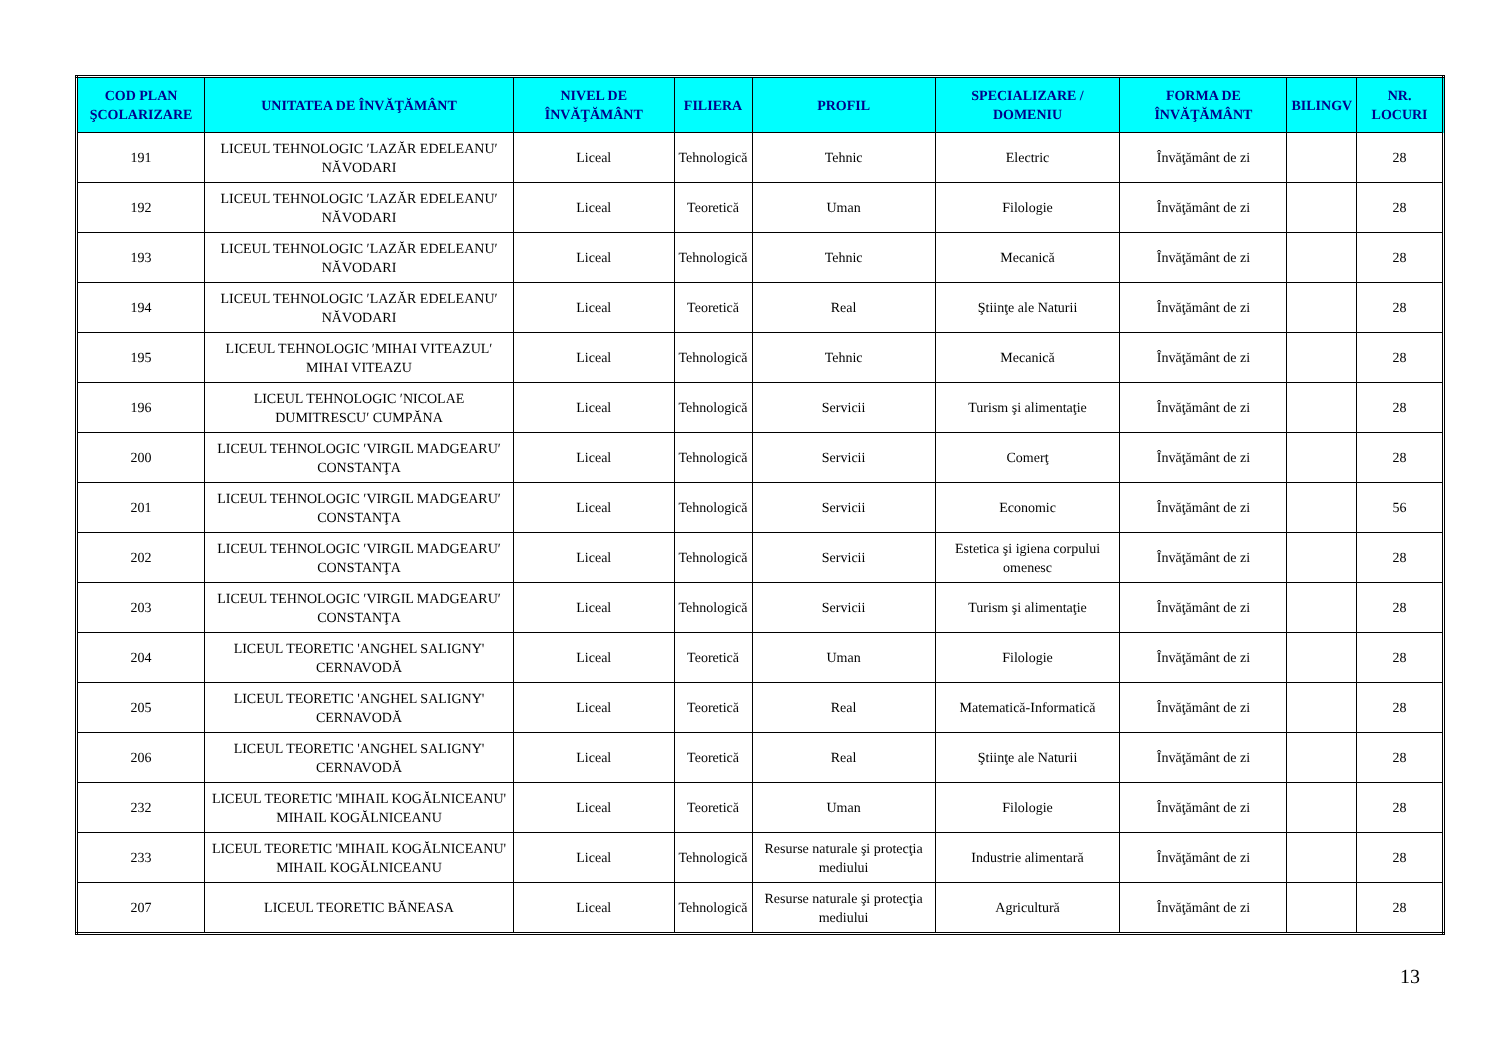| COD PLAN ŞCOLARIZARE | UNITATEA DE ÎNVĂŢĂMÂNT | NIVEL DE ÎNVĂŢĂMÂNT | FILIERA | PROFIL | SPECIALIZARE / DOMENIU | FORMA DE ÎNVĂŢĂMÂNT | BILINGV | NR. LOCURI |
| --- | --- | --- | --- | --- | --- | --- | --- | --- |
| 191 | LICEUL TEHNOLOGIC ′LAZĂR EDELEANU′ NĂVODARI | Liceal | Tehnologică | Tehnic | Electric | Învăţământ de zi | | 28 |
| 192 | LICEUL TEHNOLOGIC ′LAZĂR EDELEANU′ NĂVODARI | Liceal | Teoretică | Uman | Filologie | Învăţământ de zi | | 28 |
| 193 | LICEUL TEHNOLOGIC ′LAZĂR EDELEANU′ NĂVODARI | Liceal | Tehnologică | Tehnic | Mecanică | Învăţământ de zi | | 28 |
| 194 | LICEUL TEHNOLOGIC ′LAZĂR EDELEANU′ NĂVODARI | Liceal | Teoretică | Real | Ştiinţe ale Naturii | Învăţământ de zi | | 28 |
| 195 | LICEUL TEHNOLOGIC ′MIHAI VITEAZUL′ MIHAI VITEAZU | Liceal | Tehnologică | Tehnic | Mecanică | Învăţământ de zi | | 28 |
| 196 | LICEUL TEHNOLOGIC ′NICOLAE DUMITRESCU′ CUMPĂNA | Liceal | Tehnologică | Servicii | Turism şi alimentaţie | Învăţământ de zi | | 28 |
| 200 | LICEUL TEHNOLOGIC ′VIRGIL MADGEARU′ CONSTANŢA | Liceal | Tehnologică | Servicii | Comerţ | Învăţământ de zi | | 28 |
| 201 | LICEUL TEHNOLOGIC ′VIRGIL MADGEARU′ CONSTANŢA | Liceal | Tehnologică | Servicii | Economic | Învăţământ de zi | | 56 |
| 202 | LICEUL TEHNOLOGIC ′VIRGIL MADGEARU′ CONSTANŢA | Liceal | Tehnologică | Servicii | Estetica şi igiena corpului omenesc | Învăţământ de zi | | 28 |
| 203 | LICEUL TEHNOLOGIC ′VIRGIL MADGEARU′ CONSTANŢA | Liceal | Tehnologică | Servicii | Turism şi alimentaţie | Învăţământ de zi | | 28 |
| 204 | LICEUL TEORETIC 'ANGHEL SALIGNY' CERNAVODĂ | Liceal | Teoretică | Uman | Filologie | Învăţământ de zi | | 28 |
| 205 | LICEUL TEORETIC 'ANGHEL SALIGNY' CERNAVODĂ | Liceal | Teoretică | Real | Matematică-Informatică | Învăţământ de zi | | 28 |
| 206 | LICEUL TEORETIC 'ANGHEL SALIGNY' CERNAVODĂ | Liceal | Teoretică | Real | Ştiinţe ale Naturii | Învăţământ de zi | | 28 |
| 232 | LICEUL TEORETIC 'MIHAIL KOGĂLNICEANU' MIHAIL KOGĂLNICEANU | Liceal | Teoretică | Uman | Filologie | Învăţământ de zi | | 28 |
| 233 | LICEUL TEORETIC 'MIHAIL KOGĂLNICEANU' MIHAIL KOGĂLNICEANU | Liceal | Tehnologică | Resurse naturale şi protecţia mediului | Industrie alimentară | Învăţământ de zi | | 28 |
| 207 | LICEUL TEORETIC BĂNEASA | Liceal | Tehnologică | Resurse naturale şi protecţia mediului | Agricultură | Învăţământ de zi | | 28 |
13